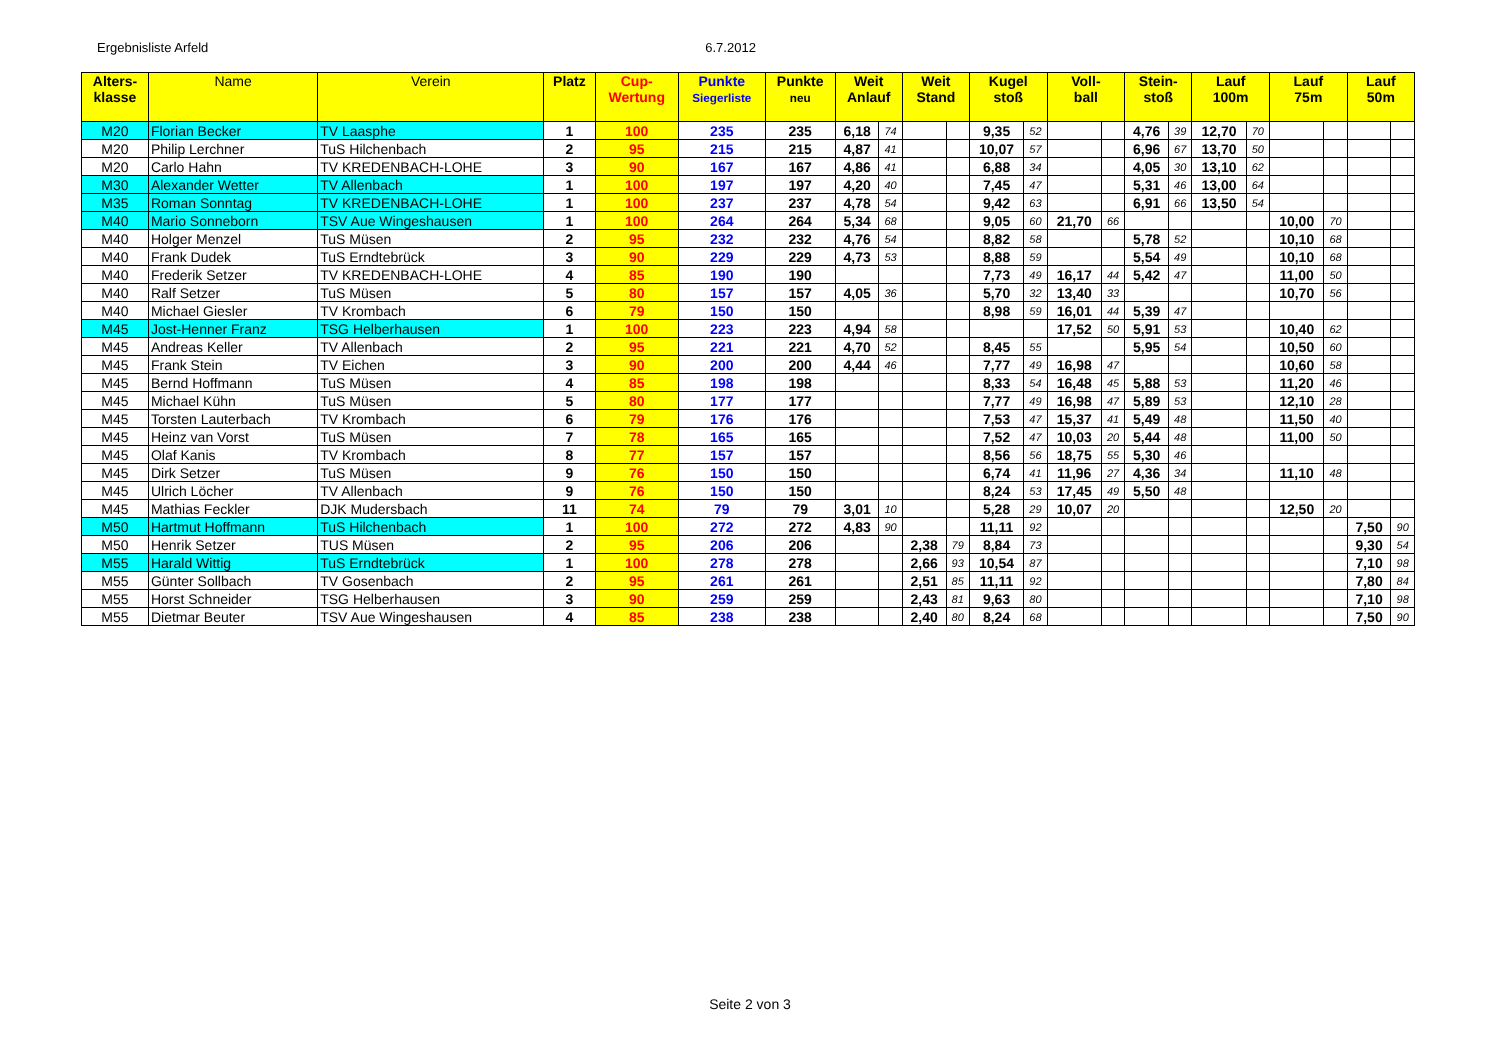Ergebnisliste Arfeld 6.7.2012
| Alters- klasse | Name | Verein | Platz | Cup- Wertung | Punkte Siegerliste | Punkte neu | Weit Anlauf | | Weit Stand | | Kugel stoß | | Voll- ball | | Stein- stoß | | Lauf 100m | | Lauf 75m | | Lauf 50m | |
| --- | --- | --- | --- | --- | --- | --- | --- | --- | --- | --- | --- | --- | --- | --- | --- | --- | --- | --- | --- | --- | --- | --- |
| M20 | Florian Becker | TV Laasphe | 1 | 100 | 235 | 235 | 6,18 | 74 | | | 9,35 | 52 | | | 4,76 | 39 | 12,70 | 70 | | | | |
| M20 | Philip Lerchner | TuS Hilchenbach | 2 | 95 | 215 | 215 | 4,87 | 41 | | | 10,07 | 57 | | | 6,96 | 67 | 13,70 | 50 | | | | |
| M20 | Carlo Hahn | TV KREDENBACH-LOHE | 3 | 90 | 167 | 167 | 4,86 | 41 | | | 6,88 | 34 | | | 4,05 | 30 | 13,10 | 62 | | | | |
| M30 | Alexander Wetter | TV Allenbach | 1 | 100 | 197 | 197 | 4,20 | 40 | | | 7,45 | 47 | | | 5,31 | 46 | 13,00 | 64 | | | | |
| M35 | Roman Sonntag | TV KREDENBACH-LOHE | 1 | 100 | 237 | 237 | 4,78 | 54 | | | 9,42 | 63 | | | 6,91 | 66 | 13,50 | 54 | | | | |
| M40 | Mario Sonneborn | TSV Aue Wingeshausen | 1 | 100 | 264 | 264 | 5,34 | 68 | | | 9,05 | 60 | 21,70 | 66 | | | | | 10,00 | 70 | | |
| M40 | Holger Menzel | TuS Müsen | 2 | 95 | 232 | 232 | 4,76 | 54 | | | 8,82 | 58 | | | 5,78 | 52 | | | 10,10 | 68 | | |
| M40 | Frank Dudek | TuS Erndtebrück | 3 | 90 | 229 | 229 | 4,73 | 53 | | | 8,88 | 59 | | | 5,54 | 49 | | | 10,10 | 68 | | |
| M40 | Frederik Setzer | TV KREDENBACH-LOHE | 4 | 85 | 190 | 190 | | | | | 7,73 | 49 | 16,17 | 44 | 5,42 | 47 | | | 11,00 | 50 | | |
| M40 | Ralf Setzer | TuS Müsen | 5 | 80 | 157 | 157 | 4,05 | 36 | | | 5,70 | 32 | 13,40 | 33 | | | | | 10,70 | 56 | | |
| M40 | Michael Giesler | TV Krombach | 6 | 79 | 150 | 150 | | | | | 8,98 | 59 | 16,01 | 44 | 5,39 | 47 | | | | | | |
| M45 | Jost-Henner Franz | TSG Helberhausen | 1 | 100 | 223 | 223 | 4,94 | 58 | | | | | 17,52 | 50 | 5,91 | 53 | | | 10,40 | 62 | | |
| M45 | Andreas Keller | TV Allenbach | 2 | 95 | 221 | 221 | 4,70 | 52 | | | 8,45 | 55 | | | 5,95 | 54 | | | 10,50 | 60 | | |
| M45 | Frank Stein | TV Eichen | 3 | 90 | 200 | 200 | 4,44 | 46 | | | 7,77 | 49 | 16,98 | 47 | | | | | 10,60 | 58 | | |
| M45 | Bernd Hoffmann | TuS Müsen | 4 | 85 | 198 | 198 | | | | | 8,33 | 54 | 16,48 | 45 | 5,88 | 53 | | | 11,20 | 46 | | |
| M45 | Michael Kühn | TuS Müsen | 5 | 80 | 177 | 177 | | | | | 7,77 | 49 | 16,98 | 47 | 5,89 | 53 | | | 12,10 | 28 | | |
| M45 | Torsten Lauterbach | TV Krombach | 6 | 79 | 176 | 176 | | | | | 7,53 | 47 | 15,37 | 41 | 5,49 | 48 | | | 11,50 | 40 | | |
| M45 | Heinz van Vorst | TuS Müsen | 7 | 78 | 165 | 165 | | | | | 7,52 | 47 | 10,03 | 20 | 5,44 | 48 | | | 11,00 | 50 | | |
| M45 | Olaf Kanis | TV Krombach | 8 | 77 | 157 | 157 | | | | | 8,56 | 56 | 18,75 | 55 | 5,30 | 46 | | | | | | |
| M45 | Dirk Setzer | TuS Müsen | 9 | 76 | 150 | 150 | | | | | 6,74 | 41 | 11,96 | 27 | 4,36 | 34 | | | 11,10 | 48 | | |
| M45 | Ulrich Löcher | TV Allenbach | 9 | 76 | 150 | 150 | | | | | 8,24 | 53 | 17,45 | 49 | 5,50 | 48 | | | | | | |
| M45 | Mathias Feckler | DJK Mudersbach | 11 | 74 | 79 | 79 | 3,01 | 10 | | | 5,28 | 29 | 10,07 | 20 | | | | | 12,50 | 20 | | |
| M50 | Hartmut Hoffmann | TuS Hilchenbach | 1 | 100 | 272 | 272 | 4,83 | 90 | | | 11,11 | 92 | | | | | | | | | 7,50 | 90 |
| M50 | Henrik Setzer | TUS Müsen | 2 | 95 | 206 | 206 | | | 2,38 | 79 | 8,84 | 73 | | | | | | | | | 9,30 | 54 |
| M55 | Harald Wittig | TuS Erndtebrück | 1 | 100 | 278 | 278 | | | 2,66 | 93 | 10,54 | 87 | | | | | | | | | 7,10 | 98 |
| M55 | Günter Sollbach | TV Gosenbach | 2 | 95 | 261 | 261 | | | 2,51 | 85 | 11,11 | 92 | | | | | | | | | 7,80 | 84 |
| M55 | Horst Schneider | TSG Helberhausen | 3 | 90 | 259 | 259 | | | 2,43 | 81 | 9,63 | 80 | | | | | | | | | 7,10 | 98 |
| M55 | Dietmar Beuter | TSV Aue Wingeshausen | 4 | 85 | 238 | 238 | | | 2,40 | 80 | 8,24 | 68 | | | | | | | | | 7,50 | 90 |
Seite 2 von 3